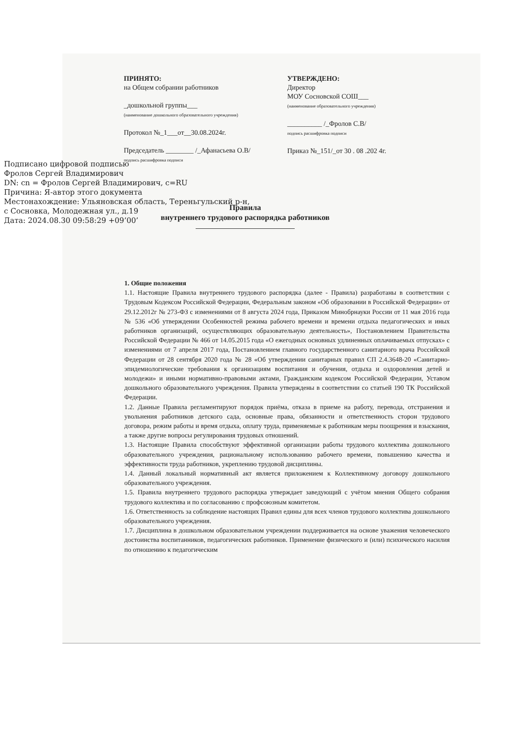ПРИНЯТО:
на Общем собрании работников
_дошкольной группы___
(наименование дошкольного образовательного учреждения)
Протокол №_1___от__30.08.2024г.
Председатель ________ /_Афанасьева О.В/
подпись расшифровка подписи
УТВЕРЖДЕНО:
Директор
МОУ Сосновской СОШ___
(наименование образовательного учреждения)
__________ /_Фролов С.В/
подпись расшифровка подписи
Приказ №_151/_от 30 . 08 .202 4г.
Подписано цифровой подписью
Фролов Сергей Владимирович
DN: cn = Фролов Сергей Владимирович, c=RU
Причина: Я-автор этого документа
Местонахождение: Ульяновская область, Тереньгульский р-н,
с Сосновка, Молодежная ул., д.19
Дата: 2024.08.30 09:58:29 +09’00’
Правила
внутреннего трудового распорядка работников
1. Общие положения
1.1. Настоящие Правила внутреннего трудового распорядка (далее - Правила) разработаны в соответствии с Трудовым Кодексом Российской Федерации, Федеральным законом «Об образовании в Российской Федерации» от 29.12.2012г № 273-ФЗ с изменениями от 8 августа 2024 года, Приказом Минобрнауки России от 11 мая 2016 года № 536 «Об утверждении Особенностей режима рабочего времени и времени отдыха педагогических и иных работников организаций, осуществляющих образовательную деятельность», Постановлением Правительства Российской Федерации № 466 от 14.05.2015 года «О ежегодных основных удлиненных оплачиваемых отпусках» с изменениями от 7 апреля 2017 года, Постановлением главного государственного санитарного врача Российской Федерации от 28 сентября 2020 года № 28 «Об утверждении санитарных правил СП 2.4.3648-20 «Санитарно-эпидемиологические требования к организациям воспитания и обучения, отдыха и оздоровления детей и молодежи» и иными нормативно-правовыми актами, Гражданским кодексом Российской Федерации, Уставом дошкольного образовательного учреждения. Правила утверждены в соответствии со статьей 190 ТК Российской Федерации.
1.2. Данные Правила регламентируют порядок приёма, отказа в приеме на работу, перевода, отстранения и увольнения работников детского сада, основные права, обязанности и ответственность сторон трудового договора, режим работы и время отдыха, оплату труда, применяемые к работникам меры поощрения и взыскания, а также другие вопросы регулирования трудовых отношений.
1.3. Настоящие Правила способствуют эффективной организации работы трудового коллектива дошкольного образовательного учреждения, рациональному использованию рабочего времени, повышению качества и эффективности труда работников, укреплению трудовой дисциплины.
1.4. Данный локальный нормативный акт является приложением к Коллективному договору дошкольного образовательного учреждения.
1.5. Правила внутреннего трудового распорядка утверждает заведующий с учётом мнения Общего собрания трудового коллектива и по согласованию с профсоюзным комитетом.
1.6. Ответственность за соблюдение настоящих Правил едины для всех членов трудового коллектива дошкольного образовательного учреждения.
1.7. Дисциплина в дошкольном образовательном учреждении поддерживается на основе уважения человеческого достоинства воспитанников, педагогических работников. Применение физического и (или) психического насилия по отношению к педагогическим